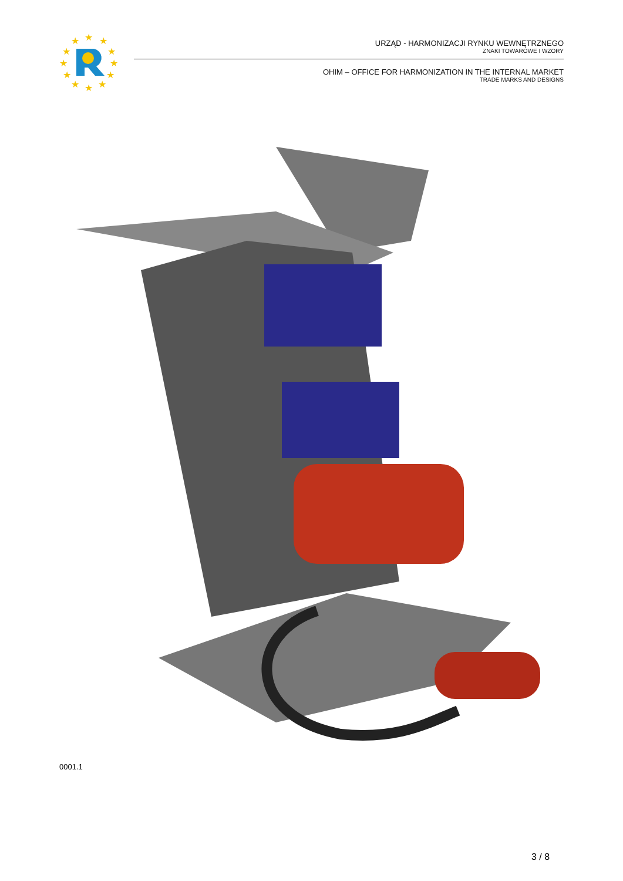★
★
★
★
★
★
★
★
★
★
★
★
URZĄD - HARMONIZACJI RYNKU WEWNĘTRZNEGO
ZNAKI TOWAROWE I WZORY
OHIM – OFFICE FOR HARMONIZATION IN THE INTERNAL MARKET
TRADE MARKS AND DESIGNS
0001.1
3 / 8